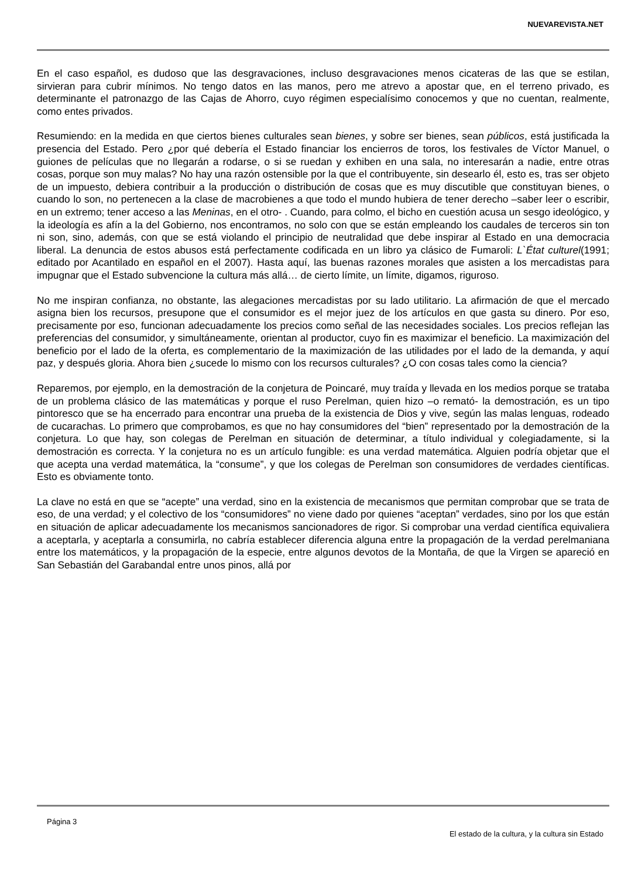NUEVAREVISTA.NET
En el caso español, es dudoso que las desgravaciones, incluso desgravaciones menos cicateras de las que se estilan, sirvieran para cubrir mínimos. No tengo datos en las manos, pero me atrevo a apostar que, en el terreno privado, es determinante el patronazgo de las Cajas de Ahorro, cuyo régimen especialísimo conocemos y que no cuentan, realmente, como entes privados.
Resumiendo: en la medida en que ciertos bienes culturales sean bienes, y sobre ser bienes, sean públicos, está justificada la presencia del Estado. Pero ¿por qué debería el Estado financiar los encierros de toros, los festivales de Víctor Manuel, o guiones de películas que no llegarán a rodarse, o si se ruedan y exhiben en una sala, no interesarán a nadie, entre otras cosas, porque son muy malas? No hay una razón ostensible por la que el contribuyente, sin desearlo él, esto es, tras ser objeto de un impuesto, debiera contribuir a la producción o distribución de cosas que es muy discutible que constituyan bienes, o cuando lo son, no pertenecen a la clase de macrobienes a que todo el mundo hubiera de tener derecho –saber leer o escribir, en un extremo; tener acceso a las Meninas, en el otro- . Cuando, para colmo, el bicho en cuestión acusa un sesgo ideológico, y la ideología es afín a la del Gobierno, nos encontramos, no solo con que se están empleando los caudales de terceros sin ton ni son, sino, además, con que se está violando el principio de neutralidad que debe inspirar al Estado en una democracia liberal. La denuncia de estos abusos está perfectamente codificada en un libro ya clásico de Fumaroli: L`État culturel(1991; editado por Acantilado en español en el 2007). Hasta aquí, las buenas razones morales que asisten a los mercadistas para impugnar que el Estado subvencione la cultura más allá… de cierto límite, un límite, digamos, riguroso.
No me inspiran confianza, no obstante, las alegaciones mercadistas por su lado utilitario. La afirmación de que el mercado asigna bien los recursos, presupone que el consumidor es el mejor juez de los artículos en que gasta su dinero. Por eso, precisamente por eso, funcionan adecuadamente los precios como señal de las necesidades sociales. Los precios reflejan las preferencias del consumidor, y simultáneamente, orientan al productor, cuyo fin es maximizar el beneficio. La maximización del beneficio por el lado de la oferta, es complementario de la maximización de las utilidades por el lado de la demanda, y aquí paz, y después gloria. Ahora bien ¿sucede lo mismo con los recursos culturales? ¿O con cosas tales como la ciencia?
Reparemos, por ejemplo, en la demostración de la conjetura de Poincaré, muy traída y llevada en los medios porque se trataba de un problema clásico de las matemáticas y porque el ruso Perelman, quien hizo –o remató- la demostración, es un tipo pintoresco que se ha encerrado para encontrar una prueba de la existencia de Dios y vive, según las malas lenguas, rodeado de cucarachas. Lo primero que comprobamos, es que no hay consumidores del “bien” representado por la demostración de la conjetura. Lo que hay, son colegas de Perelman en situación de determinar, a título individual y colegiadamente, si la demostración es correcta. Y la conjetura no es un artículo fungible: es una verdad matemática. Alguien podría objetar que el que acepta una verdad matemática, la “consume”, y que los colegas de Perelman son consumidores de verdades científicas. Esto es obviamente tonto.
La clave no está en que se “acepte” una verdad, sino en la existencia de mecanismos que permitan comprobar que se trata de eso, de una verdad; y el colectivo de los “consumidores” no viene dado por quienes “aceptan” verdades, sino por los que están en situación de aplicar adecuadamente los mecanismos sancionadores de rigor. Si comprobar una verdad científica equivaliera a aceptarla, y aceptarla a consumirla, no cabría establecer diferencia alguna entre la propagación de la verdad perelmaniana entre los matemáticos, y la propagación de la especie, entre algunos devotos de la Montaña, de que la Virgen se apareció en San Sebastián del Garabandal entre unos pinos, allá por
Página 3
El estado de la cultura, y la cultura sin Estado